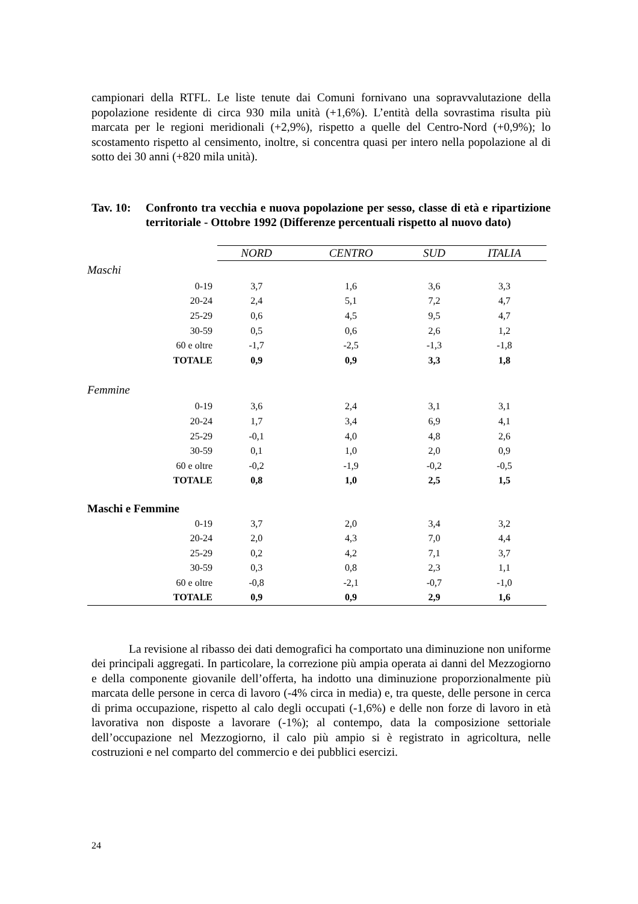campionari della RTFL. Le liste tenute dai Comuni fornivano una sopravvalutazione della popolazione residente di circa 930 mila unità (+1,6%). L’entità della sovrastima risulta più marcata per le regioni meridionali (+2,9%), rispetto a quelle del Centro-Nord (+0,9%); lo scostamento rispetto al censimento, inoltre, si concentra quasi per intero nella popolazione al di sotto dei 30 anni (+820 mila unità).
Tav. 10:
Confronto tra vecchia e nuova popolazione per sesso, classe di età e ripartizione territoriale - Ottobre 1992 (Differenze percentuali rispetto al nuovo dato)
| | NORD | CENTRO | SUD | ITALIA |
| Maschi | | | | |
| 0-19 | 3,7 | 1,6 | 3,6 | 3,3 |
| 20-24 | 2,4 | 5,1 | 7,2 | 4,7 |
| 25-29 | 0,6 | 4,5 | 9,5 | 4,7 |
| 30-59 | 0,5 | 0,6 | 2,6 | 1,2 |
| 60 e oltre | -1,7 | -2,5 | -1,3 | -1,8 |
| TOTALE | 0,9 | 0,9 | 3,3 | 1,8 |
| Femmine | | | | |
| 0-19 | 3,6 | 2,4 | 3,1 | 3,1 |
| 20-24 | 1,7 | 3,4 | 6,9 | 4,1 |
| 25-29 | -0,1 | 4,0 | 4,8 | 2,6 |
| 30-59 | 0,1 | 1,0 | 2,0 | 0,9 |
| 60 e oltre | -0,2 | -1,9 | -0,2 | -0,5 |
| TOTALE | 0,8 | 1,0 | 2,5 | 1,5 |
| Maschi e Femmine | | | | |
| 0-19 | 3,7 | 2,0 | 3,4 | 3,2 |
| 20-24 | 2,0 | 4,3 | 7,0 | 4,4 |
| 25-29 | 0,2 | 4,2 | 7,1 | 3,7 |
| 30-59 | 0,3 | 0,8 | 2,3 | 1,1 |
| 60 e oltre | -0,8 | -2,1 | -0,7 | -1,0 |
| TOTALE | 0,9 | 0,9 | 2,9 | 1,6 |
La revisione al ribasso dei dati demografici ha comportato una diminuzione non uniforme dei principali aggregati. In particolare, la correzione più ampia operata ai danni del Mezzogiorno e della componente giovanile dell’offerta, ha indotto una diminuzione proporzionalmente più marcata delle persone in cerca di lavoro (-4% circa in media) e, tra queste, delle persone in cerca di prima occupazione, rispetto al calo degli occupati (-1,6%) e delle non forze di lavoro in età lavorativa non disposte a lavorare (-1%); al contempo, data la composizione settoriale dell’occupazione nel Mezzogiorno, il calo più ampio si è registrato in agricoltura, nelle costruzioni e nel comparto del commercio e dei pubblici esercizi.
24